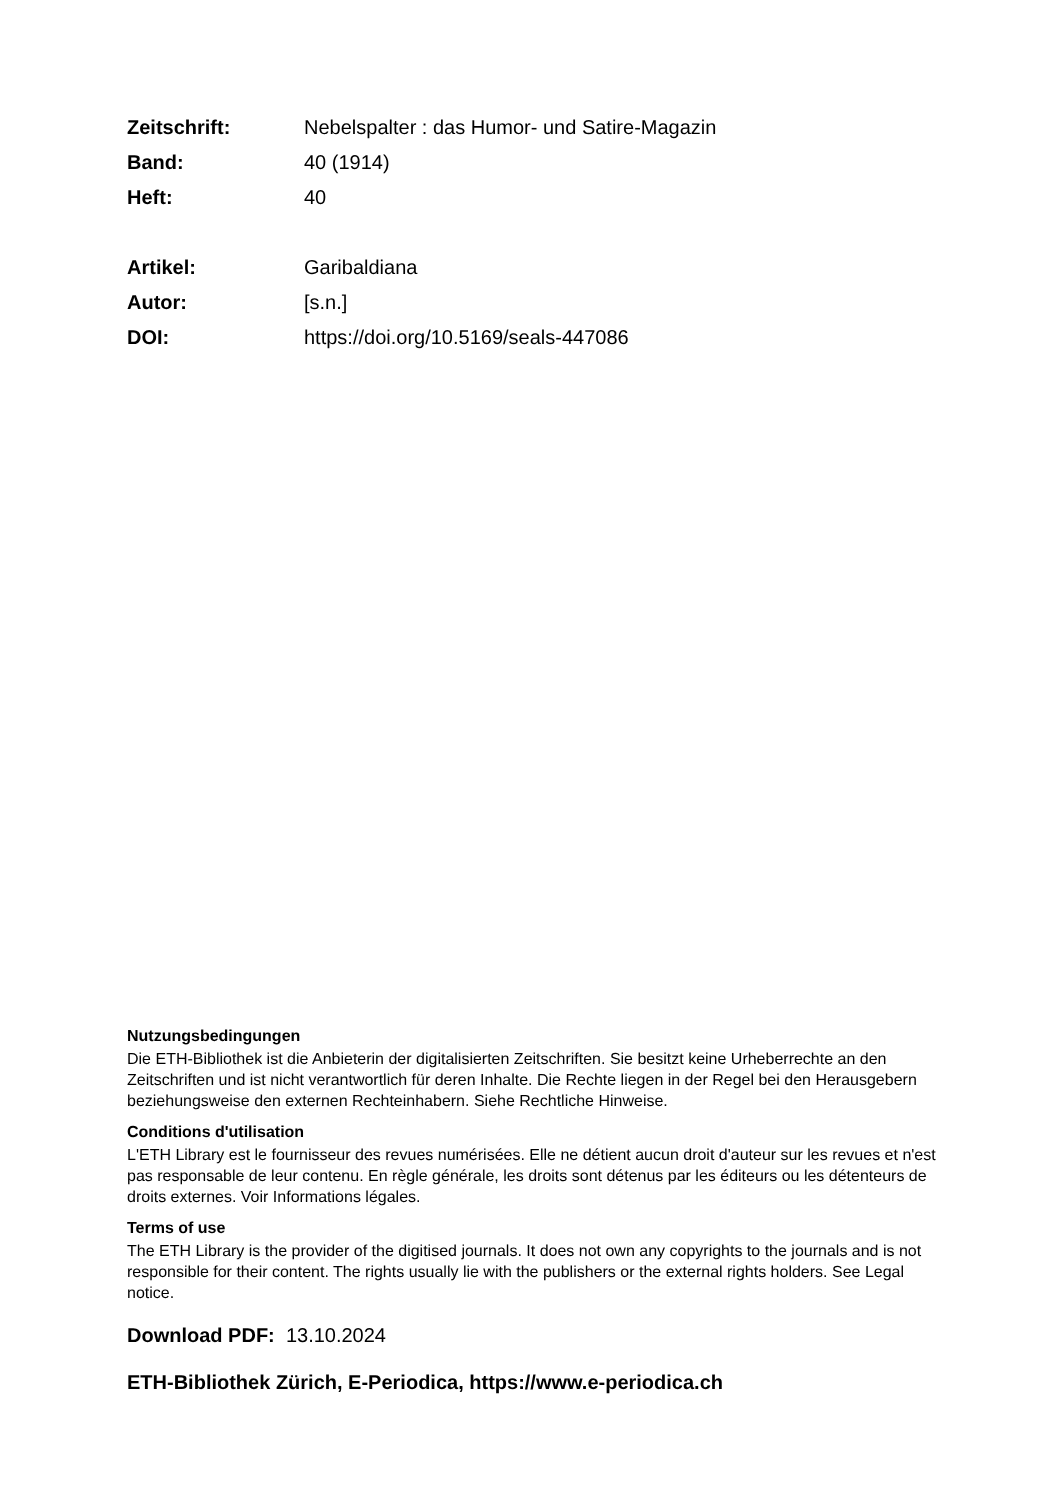Zeitschrift: Nebelspalter : das Humor- und Satire-Magazin
Band: 40 (1914)
Heft: 40
Artikel: Garibaldiana
Autor: [s.n.]
DOI: https://doi.org/10.5169/seals-447086
Nutzungsbedingungen
Die ETH-Bibliothek ist die Anbieterin der digitalisierten Zeitschriften. Sie besitzt keine Urheberrechte an den Zeitschriften und ist nicht verantwortlich für deren Inhalte. Die Rechte liegen in der Regel bei den Herausgebern beziehungsweise den externen Rechteinhabern. Siehe Rechtliche Hinweise.
Conditions d'utilisation
L'ETH Library est le fournisseur des revues numérisées. Elle ne détient aucun droit d'auteur sur les revues et n'est pas responsable de leur contenu. En règle générale, les droits sont détenus par les éditeurs ou les détenteurs de droits externes. Voir Informations légales.
Terms of use
The ETH Library is the provider of the digitised journals. It does not own any copyrights to the journals and is not responsible for their content. The rights usually lie with the publishers or the external rights holders. See Legal notice.
Download PDF: 13.10.2024
ETH-Bibliothek Zürich, E-Periodica, https://www.e-periodica.ch